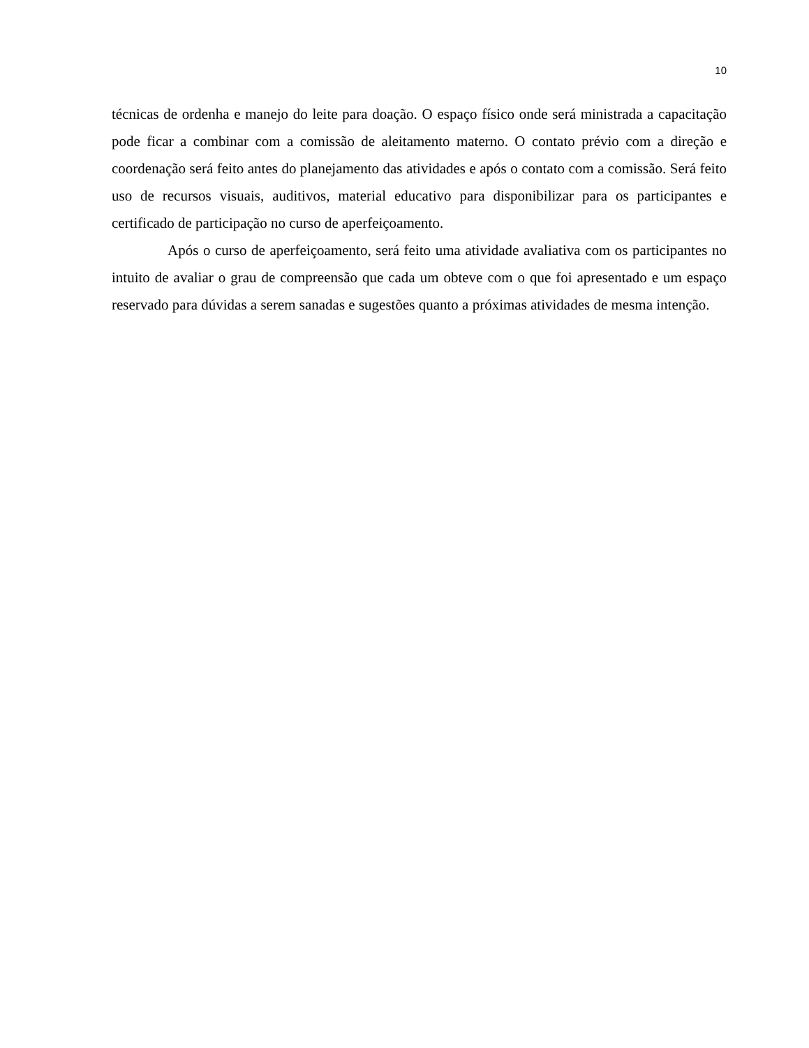10
técnicas de ordenha e manejo do leite para doação. O espaço físico onde será ministrada a capacitação pode ficar a combinar com a comissão de aleitamento materno. O contato prévio com a direção e coordenação será feito antes do planejamento das atividades e após o contato com a comissão. Será feito uso de recursos visuais, auditivos, material educativo para disponibilizar para os participantes e certificado de participação no curso de aperfeiçoamento.
Após o curso de aperfeiçoamento, será feito uma atividade avaliativa com os participantes no intuito de avaliar o grau de compreensão que cada um obteve com o que foi apresentado e um espaço reservado para dúvidas a serem sanadas e sugestões quanto a próximas atividades de mesma intenção.